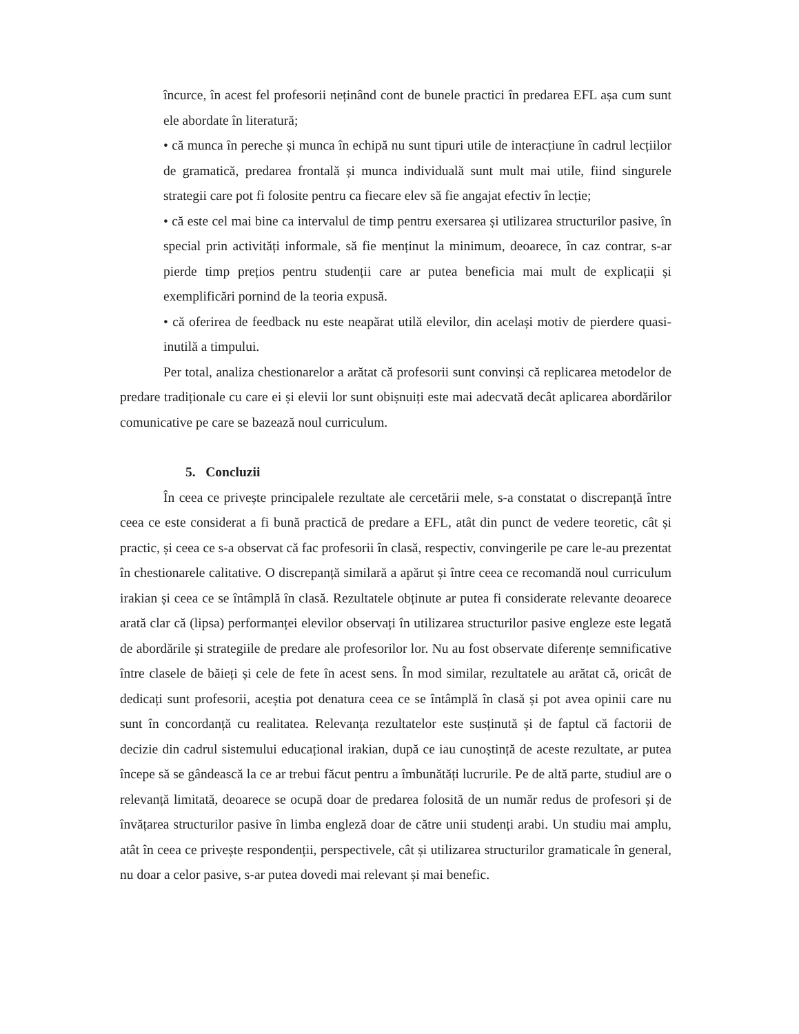încurce, în acest fel profesorii neținând cont de bunele practici în predarea EFL așa cum sunt ele abordate în literatură;
• că munca în pereche și munca în echipă nu sunt tipuri utile de interacțiune în cadrul lecțiilor de gramatică, predarea frontală și munca individuală sunt mult mai utile, fiind singurele strategii care pot fi folosite pentru ca fiecare elev să fie angajat efectiv în lecție;
• că este cel mai bine ca intervalul de timp pentru exersarea și utilizarea structurilor pasive, în special prin activități informale, să fie menținut la minimum, deoarece, în caz contrar, s-ar pierde timp prețios pentru studenții care ar putea beneficia mai mult de explicații și exemplificări pornind de la teoria expusă.
• că oferirea de feedback nu este neapărat utilă elevilor, din același motiv de pierdere quasi-inutilă a timpului.
Per total, analiza chestionarelor a arătat că profesorii sunt convinși că replicarea metodelor de predare tradiționale cu care ei și elevii lor sunt obișnuiți este mai adecvată decât aplicarea abordărilor comunicative pe care se bazează noul curriculum.
5. Concluzii
În ceea ce privește principalele rezultate ale cercetării mele, s-a constatat o discrepanță între ceea ce este considerat a fi bună practică de predare a EFL, atât din punct de vedere teoretic, cât și practic, și ceea ce s-a observat că fac profesorii în clasă, respectiv, convingerile pe care le-au prezentat în chestionarele calitative. O discrepanță similară a apărut și între ceea ce recomandă noul curriculum irakian și ceea ce se întâmplă în clasă. Rezultatele obținute ar putea fi considerate relevante deoarece arată clar că (lipsa) performanței elevilor observați în utilizarea structurilor pasive engleze este legată de abordările și strategiile de predare ale profesorilor lor. Nu au fost observate diferențe semnificative între clasele de băieți și cele de fete în acest sens. În mod similar, rezultatele au arătat că, oricât de dedicați sunt profesorii, aceștia pot denatura ceea ce se întâmplă în clasă și pot avea opinii care nu sunt în concordanță cu realitatea. Relevanța rezultatelor este susținută și de faptul că factorii de decizie din cadrul sistemului educațional irakian, după ce iau cunoștință de aceste rezultate, ar putea începe să se gândească la ce ar trebui făcut pentru a îmbunătăți lucrurile. Pe de altă parte, studiul are o relevanță limitată, deoarece se ocupă doar de predarea folosită de un număr redus de profesori și de învățarea structurilor pasive în limba engleză doar de către unii studenți arabi. Un studiu mai amplu, atât în ceea ce privește respondenții, perspectivele, cât și utilizarea structurilor gramaticale în general, nu doar a celor pasive, s-ar putea dovedi mai relevant și mai benefic.